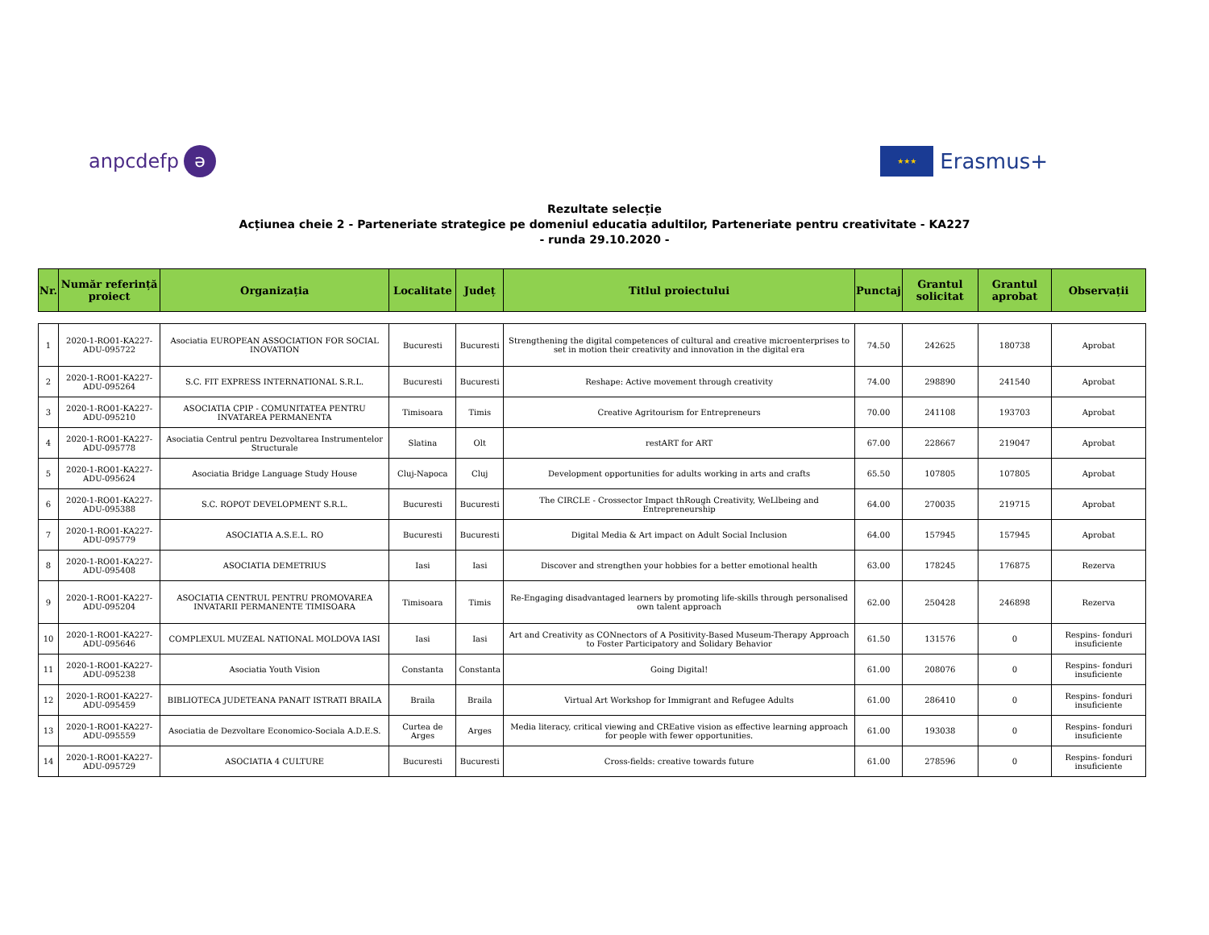anpcdefp ə
★★★ Erasmus+
Rezultate selecție
Acțiunea cheie 2 - Parteneriate strategice pe domeniul educatia adultilor, Parteneriate pentru creativitate - KA227
- runda 29.10.2020 -
| Nr. | Număr referință proiect | Organizația | Localitate | Județ | Titlul proiectului | Punctaj | Grantul solicitat | Grantul aprobat | Observații |
| --- | --- | --- | --- | --- | --- | --- | --- | --- | --- |
| 1 | 2020-1-RO01-KA227-ADU-095722 | Asociatia EUROPEAN ASSOCIATION FOR SOCIAL INOVATION | Bucuresti | Bucuresti | Strengthening the digital competences of cultural and creative microenterprises to set in motion their creativity and innovation in the digital era | 74.50 | 242625 | 180738 | Aprobat |
| 2 | 2020-1-RO01-KA227-ADU-095264 | S.C. FIT EXPRESS INTERNATIONAL S.R.L. | Bucuresti | Bucuresti | Reshape: Active movement through creativity | 74.00 | 298890 | 241540 | Aprobat |
| 3 | 2020-1-RO01-KA227-ADU-095210 | ASOCIATIA CPIP - COMUNITATEA PENTRU INVATAREA PERMANENTA | Timisoara | Timis | Creative Agritourism for Entrepreneurs | 70.00 | 241108 | 193703 | Aprobat |
| 4 | 2020-1-RO01-KA227-ADU-095778 | Asociatia Centrul pentru Dezvoltarea Instrumentelor Structurale | Slatina | Olt | restART for ART | 67.00 | 228667 | 219047 | Aprobat |
| 5 | 2020-1-RO01-KA227-ADU-095624 | Asociatia Bridge Language Study House | Cluj-Napoca | Cluj | Development opportunities for adults working in arts and crafts | 65.50 | 107805 | 107805 | Aprobat |
| 6 | 2020-1-RO01-KA227-ADU-095388 | S.C. ROPOT DEVELOPMENT S.R.L. | Bucuresti | Bucuresti | The CIRCLE - Crossector Impact thRough Creativity, WeLlbeing and Entrepreneurship | 64.00 | 270035 | 219715 | Aprobat |
| 7 | 2020-1-RO01-KA227-ADU-095779 | ASOCIATIA A.S.E.L. RO | Bucuresti | Bucuresti | Digital Media & Art impact on Adult Social Inclusion | 64.00 | 157945 | 157945 | Aprobat |
| 8 | 2020-1-RO01-KA227-ADU-095408 | ASOCIATIA DEMETRIUS | Iasi | Iasi | Discover and strengthen your hobbies for a better emotional health | 63.00 | 178245 | 176875 | Rezerva |
| 9 | 2020-1-RO01-KA227-ADU-095204 | ASOCIATIA CENTRUL PENTRU PROMOVAREA INVATARII PERMANENTE TIMISOARA | Timisoara | Timis | Re-Engaging disadvantaged learners by promoting life-skills through personalised own talent approach | 62.00 | 250428 | 246898 | Rezerva |
| 10 | 2020-1-RO01-KA227-ADU-095646 | COMPLEXUL MUZEAL NATIONAL MOLDOVA IASI | Iasi | Iasi | Art and Creativity as CONnectors of A Positivity-Based Museum-Therapy Approach to Foster Participatory and Solidary Behavior | 61.50 | 131576 | 0 | Respins- fonduri insuficiente |
| 11 | 2020-1-RO01-KA227-ADU-095238 | Asociatia Youth Vision | Constanta | Constanta | Going Digital! | 61.00 | 208076 | 0 | Respins- fonduri insuficiente |
| 12 | 2020-1-RO01-KA227-ADU-095459 | BIBLIOTECA JUDETEANA PANAIT ISTRATI BRAILA | Braila | Braila | Virtual Art Workshop for Immigrant and Refugee Adults | 61.00 | 286410 | 0 | Respins- fonduri insuficiente |
| 13 | 2020-1-RO01-KA227-ADU-095559 | Asociatia de Dezvoltare Economico-Sociala A.D.E.S. | Curtea de Arges | Arges | Media literacy, critical viewing and CREative vision as effective learning approach for people with fewer opportunities. | 61.00 | 193038 | 0 | Respins- fonduri insuficiente |
| 14 | 2020-1-RO01-KA227-ADU-095729 | ASOCIATIA 4 CULTURE | Bucuresti | Bucuresti | Cross-fields: creative towards future | 61.00 | 278596 | 0 | Respins- fonduri insuficiente |